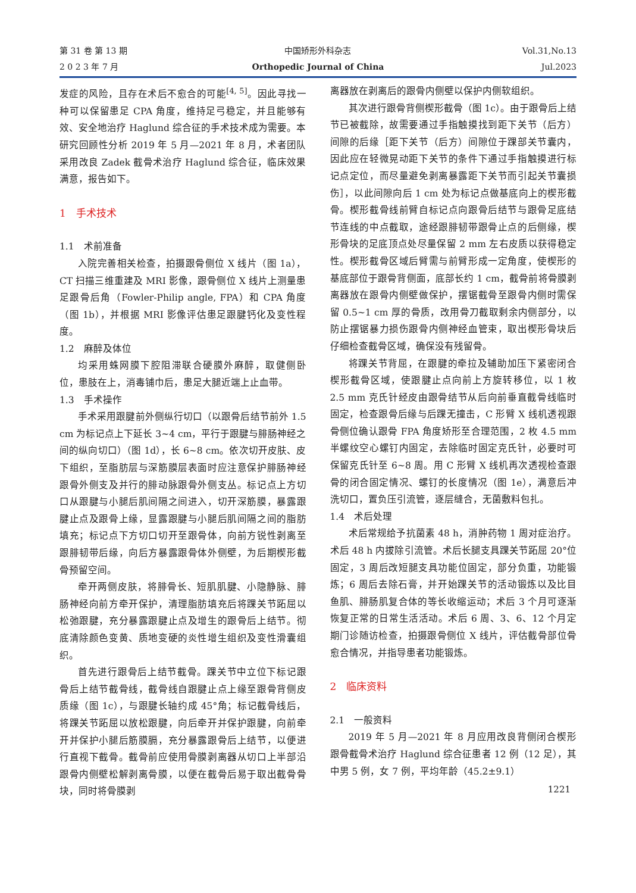第 31 卷 第 13 期
2 0 2 3 年 7 月
中国矫形外科杂志
Orthopedic Journal of China
Vol.31,No.13
Jul.2023
发症的风险，且存在术后不愈合的可能<sup>[4, 5]</sup>。因此寻找一种可以保留患足 CPA 角度，维持足弓稳定，并且能够有效、安全地治疗 Haglund 综合征的手术技术成为需要。本研究回顾性分析 2019 年 5 月—2021 年 8 月，术者团队采用改良 Zadek 截骨术治疗 Haglund 综合征，临床效果满意，报告如下。
1　手术技术
1.1　术前准备
入院完善相关检查，拍摄跟骨侧位 X 线片（图 1a），CT 扫描三维重建及 MRI 影像，跟骨侧位 X 线片上测量患足跟骨后角（Fowler-Philip angle, FPA）和 CPA 角度（图 1b），并根据 MRI 影像评估患足跟腱钙化及变性程度。
1.2　麻醉及体位
均采用蛛网膜下腔阻滞联合硬膜外麻醉，取健侧卧位，患肢在上，消毒铺巾后，患足大腿近端上止血带。
1.3　手术操作
手术采用跟腱前外侧纵行切口（以跟骨后结节前外 1.5 cm 为标记点上下延长 3~4 cm，平行于跟腱与腓肠神经之间的纵向切口）（图 1d），长 6~8 cm。依次切开皮肤、皮下组织，至脂肪层与深筋膜层表面时应注意保护腓肠神经跟骨外侧支及并行的腓动脉跟骨外侧支丛。标记点上方切口从跟腱与小腿后肌间隔之间进入，切开深筋膜，暴露跟腱止点及跟骨上缘，显露跟腱与小腿后肌间隔之间的脂肪填充；标记点下方切口切开至跟骨体，向前方锐性剥离至跟腓韧带后缘，向后方暴露跟骨体外侧壁，为后期楔形截骨预留空间。
牵开两侧皮肤，将腓骨长、短肌肌腱、小隐静脉、腓肠神经向前方牵开保护，清理脂肪填充后将踝关节跖屈以松弛跟腱，充分暴露跟腱止点及增生的跟骨后上结节。彻底清除颜色变黄、质地变硬的炎性增生组织及变性滑囊组织。
首先进行跟骨后上结节截骨。踝关节中立位下标记跟骨后上结节截骨线，截骨线自跟腱止点上缘至跟骨背侧皮质缘（图 1c），与跟腱长轴约成 45°角；标记截骨线后，将踝关节跖屈以放松跟腱，向后牵开并保护跟腱，向前牵开并保护小腿后筋膜膈，充分暴露跟骨后上结节，以便进行直视下截骨。截骨前应使用骨膜剥离器从切口上半部沿跟骨内侧壁松解剥离骨膜，以便在截骨后易于取出截骨骨块，同时将骨膜剥
离器放在剥离后的跟骨内侧壁以保护内侧软组织。
其次进行跟骨背侧楔形截骨（图 1c）。由于跟骨后上结节已被截除，故需要通过手指触摸找到距下关节（后方）间隙的后缘［距下关节（后方）间隙位于踝部关节囊内，因此应在轻微晃动距下关节的条件下通过手指触摸进行标记点定位，而尽量避免剥离暴露距下关节而引起关节囊损伤］，以此间隙向后 1 cm 处为标记点做基底向上的楔形截骨。楔形截骨线前臂自标记点向跟骨后结节与跟骨足底结节连线的中点截取，途经跟腓韧带跟骨止点的后侧缘，楔形骨块的足底顶点处尽量保留 2 mm 左右皮质以获得稳定性。楔形截骨区域后臂需与前臂形成一定角度，使楔形的基底部位于跟骨背侧面，底部长约 1 cm，截骨前将骨膜剥离器放在跟骨内侧壁做保护，摆锯截骨至跟骨内侧时需保留 0.5~1 cm 厚的骨质，改用骨刀截取剩余内侧部分，以防止摆锯暴力损伤跟骨内侧神经血管束，取出楔形骨块后仔细检查截骨区域，确保没有残留骨。
将踝关节背屈，在跟腱的牵拉及辅助加压下紧密闭合楔形截骨区域，使跟腱止点向前上方旋转移位，以 1 枚 2.5 mm 克氏针经皮由跟骨结节从后向前垂直截骨线临时固定，检查跟骨后缘与后踝无撞击，C 形臂 X 线机透视跟骨侧位确认跟骨 FPA 角度矫形至合理范围，2 枚 4.5 mm 半螺纹空心螺钉内固定，去除临时固定克氏针，必要时可保留克氏针至 6~8 周。用 C 形臂 X 线机再次透视检查跟骨的闭合固定情况、螺钉的长度情况（图 1e），满意后冲洗切口，置负压引流管，逐层缝合，无菌敷料包扎。
1.4　术后处理
术后常规给予抗菌素 48 h，消肿药物 1 周对症治疗。术后 48 h 内拔除引流管。术后长腿支具踝关节跖屈 20°位固定，3 周后改短腿支具功能位固定，部分负重，功能锻炼；6 周后去除石膏，并开始踝关节的活动锻炼以及比目鱼肌、腓肠肌复合体的等长收缩运动；术后 3 个月可逐渐恢复正常的日常生活活动。术后 6 周、3、6、12 个月定期门诊随访检查，拍摄跟骨侧位 X 线片，评估截骨部位骨愈合情况，并指导患者功能锻炼。
2　临床资料
2.1　一般资料
2019 年 5 月—2021 年 8 月应用改良背侧闭合楔形跟骨截骨术治疗 Haglund 综合征患者 12 例（12 足），其中男 5 例，女 7 例，平均年龄（45.2±9.1）
1221